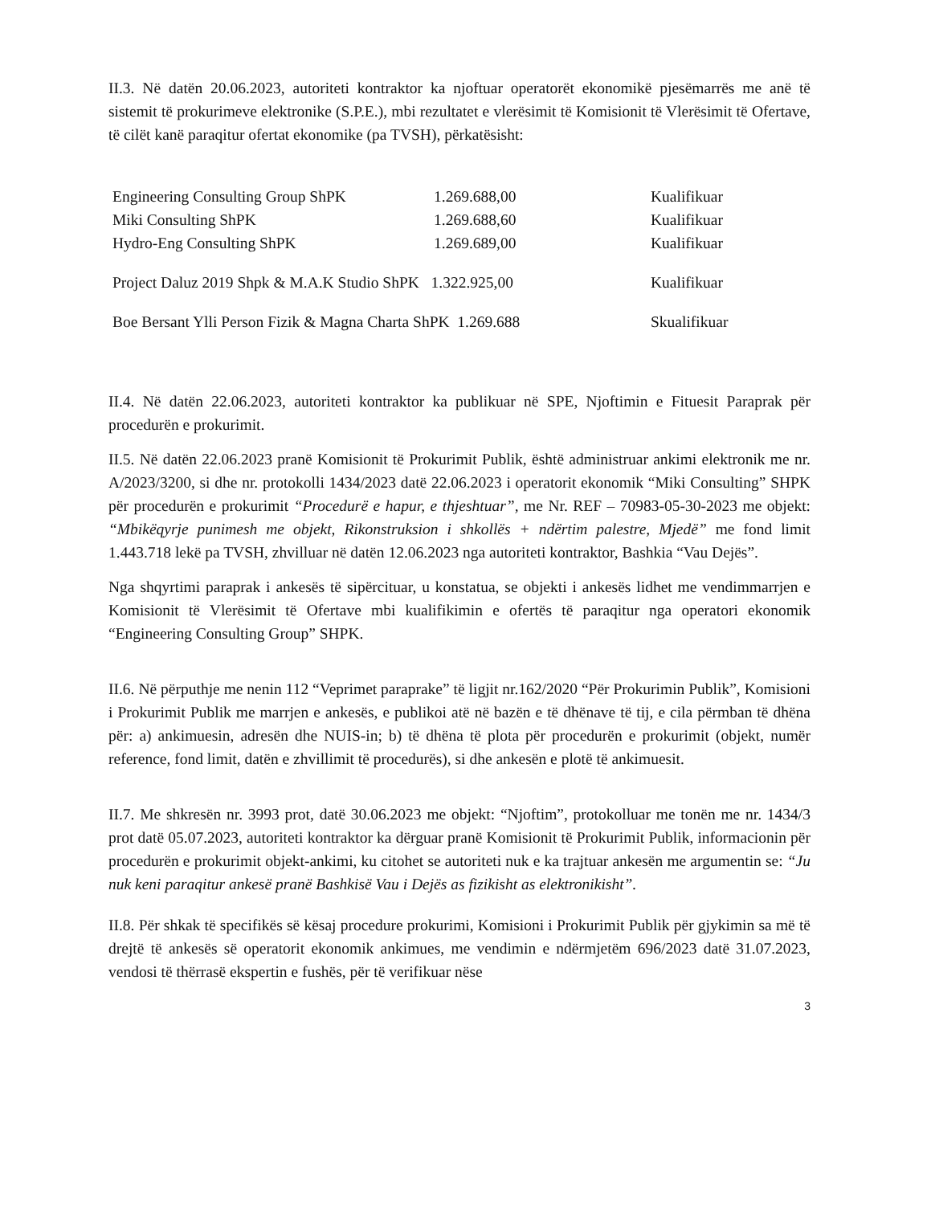II.3. Në datën 20.06.2023, autoriteti kontraktor ka njoftuar operatorët ekonomikë pjesëmarrës me anë të sistemit të prokurimeve elektronike (S.P.E.), mbi rezultatet e vlerësimit të Komisionit të Vlerësimit të Ofertave, të cilët kanë paraqitur ofertat ekonomike (pa TVSH), përkatësisht:
| Engineering Consulting Group ShPK | 1.269.688,00 | Kualifikuar |
| Miki Consulting ShPK | 1.269.688,60 | Kualifikuar |
| Hydro-Eng Consulting ShPK | 1.269.689,00 | Kualifikuar |
| Project Daluz 2019 Shpk & M.A.K Studio ShPK 1.322.925,00 | | Kualifikuar |
| Boe Bersant Ylli Person Fizik & Magna Charta ShPK 1.269.688 | | Skualifikuar |
II.4. Në datën 22.06.2023, autoriteti kontraktor ka publikuar në SPE, Njoftimin e Fituesit Paraprak për procedurën e prokurimit.
II.5. Në datën 22.06.2023 pranë Komisionit të Prokurimit Publik, është administruar ankimi elektronik me nr. A/2023/3200, si dhe nr. protokolli 1434/2023 datë 22.06.2023 i operatorit ekonomik “Miki Consulting” SHPK për procedurën e prokurimit “Procedurë e hapur, e thjeshtuar”, me Nr. REF – 70983-05-30-2023 me objekt: “Mbikëqyrje punimesh me objekt, Rikonstruksion i shkollës + ndërtim palestre, Mjedë” me fond limit 1.443.718 lekë pa TVSH, zhvilluar në datën 12.06.2023 nga autoriteti kontraktor, Bashkia “Vau Dejës”.
Nga shqyrtimi paraprak i ankesës të sipërcituar, u konstatua, se objekti i ankesës lidhet me vendimmarrjen e Komisionit të Vlerësimit të Ofertave mbi kualifikimin e ofertës të paraqitur nga operatori ekonomik “Engineering Consulting Group” SHPK.
II.6. Në përputhje me nenin 112 “Veprimet paraprake” të ligjit nr.162/2020 “Për Prokurimin Publik”, Komisioni i Prokurimit Publik me marrjen e ankesës, e publikoi atë në bazën e të dhënave të tij, e cila përmban të dhëna për: a) ankimuesin, adresën dhe NUIS-in; b) të dhëna të plota për procedurën e prokurimit (objekt, numër reference, fond limit, datën e zhvillimit të procedurës), si dhe ankesën e plotë të ankimuesit.
II.7. Me shkresën nr. 3993 prot, datë 30.06.2023 me objekt: “Njoftim”, protokolluar me tonën me nr. 1434/3 prot datë 05.07.2023, autoriteti kontraktor ka dërguar pranë Komisionit të Prokurimit Publik, informacionin për procedurën e prokurimit objekt-ankimi, ku citohet se autoriteti nuk e ka trajtuar ankesën me argumentin se: “Ju nuk keni paraqitur ankesë pranë Bashkisë Vau i Dejës as fizikisht as elektronikisht”.
II.8. Për shkak të specifikës së kësaj procedure prokurimi, Komisioni i Prokurimit Publik për gjykimin sa më të drejtë të ankesës së operatorit ekonomik ankimues, me vendimin e ndërmjetëm 696/2023 datë 31.07.2023, vendosi të thërrasë ekspertin e fushës, për të verifikuar nëse
3